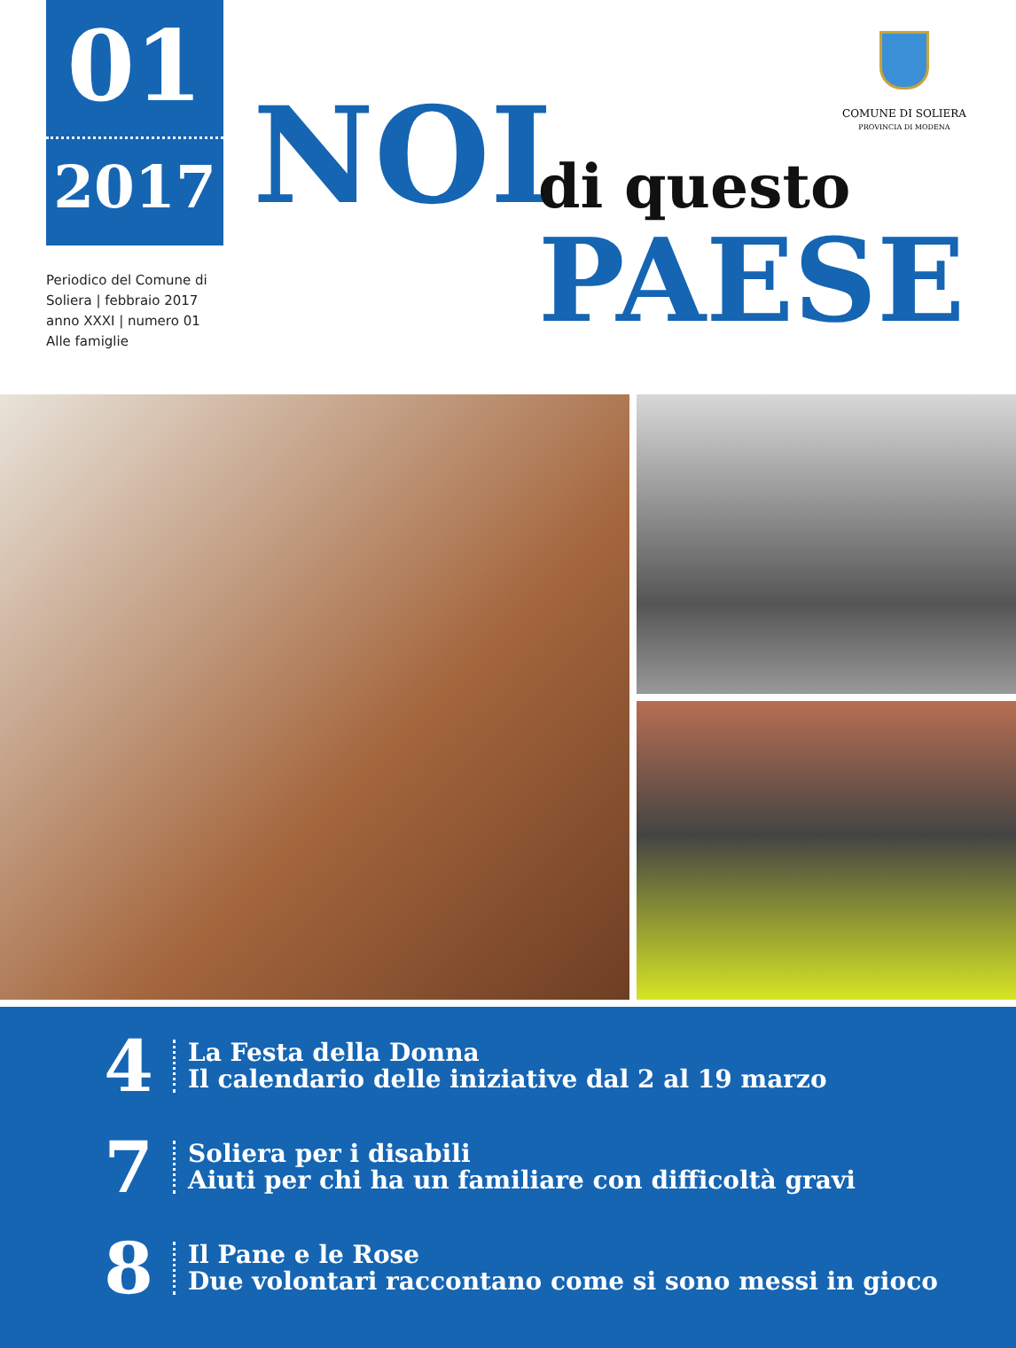01
2017
Periodico del Comune di
Soliera | febbraio 2017
anno XXXI | numero 01
Alle famiglie
NOI
di questo
PAESE
COMUNE DI SOLIERA
PROVINCIA DI MODENA
4
La Festa della Donna
Il calendario delle iniziative dal 2 al 19 marzo
7
Soliera per i disabili
Aiuti per chi ha un familiare con difficoltà gravi
8
Il Pane e le Rose
Due volontari raccontano come si sono messi in gioco